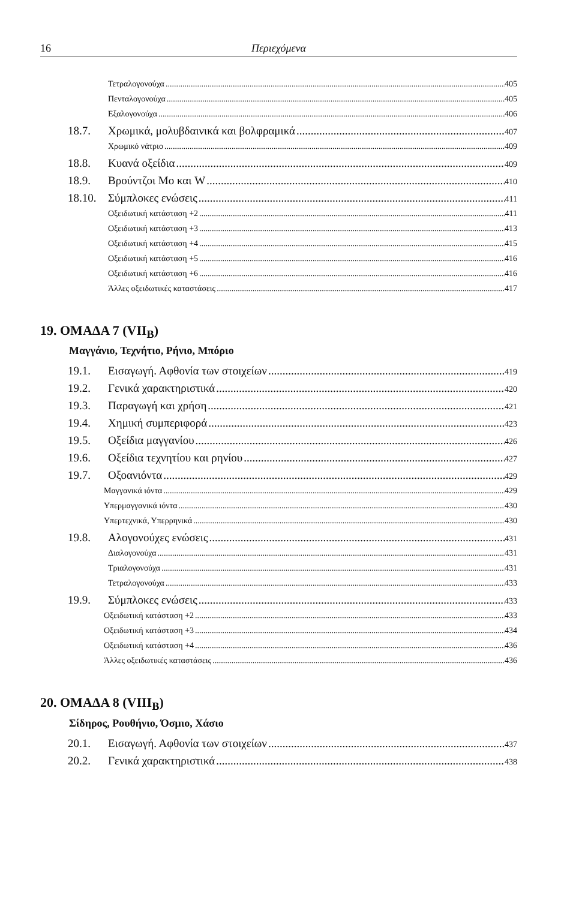16 Περιεχόμενα
Τετραλογονούχα 405
Πενταλογονούχα 405
Εξαλογονούχα 406
18.7. Χρωμικά, μολυβδαινικά και βολφραμικά 407
Χρωμικό νάτριο 409
18.8. Κυανά οξείδια 409
18.9. Βρούντζοι Mo και W 410
18.10. Σύμπλοκες ενώσεις 411
Οξειδωτική κατάσταση +2 411
Οξειδωτική κατάσταση +3 413
Οξειδωτική κατάσταση +4 415
Οξειδωτική κατάσταση +5 416
Οξειδωτική κατάσταση +6 416
Άλλες οξειδωτικές καταστάσεις 417
19. ΟΜΑΔΑ 7 (VII<sub>B</sub>)
Μαγγάνιο, Τεχνήτιο, Ρήνιο, Μπόριο
19.1. Εισαγωγή. Αφθονία των στοιχείων 419
19.2. Γενικά χαρακτηριστικά 420
19.3. Παραγωγή και χρήση 421
19.4. Χημική συμπεριφορά 423
19.5. Οξείδια μαγγανίου 426
19.6. Οξείδια τεχνητίου και ρηνίου 427
19.7. Οξοανιόντα 429
Μαγγανικά ιόντα 429
Υπερμαγγανικά ιόντα 430
Υπερτεχνικά, Υπερρηνικά 430
19.8. Αλογονούχες ενώσεις 431
Διαλογονούχα 431
Τριαλογονούχα 431
Τετραλογονούχα 433
19.9. Σύμπλοκες ενώσεις 433
Οξειδωτική κατάσταση +2 433
Οξειδωτική κατάσταση +3 434
Οξειδωτική κατάσταση +4 436
Άλλες οξειδωτικές καταστάσεις 436
20. ΟΜΑΔΑ 8 (VIII<sub>B</sub>)
Σίδηρος, Ρουθήνιο, Όσμιο, Χάσιο
20.1. Εισαγωγή. Αφθονία των στοιχείων 437
20.2. Γενικά χαρακτηριστικά 438